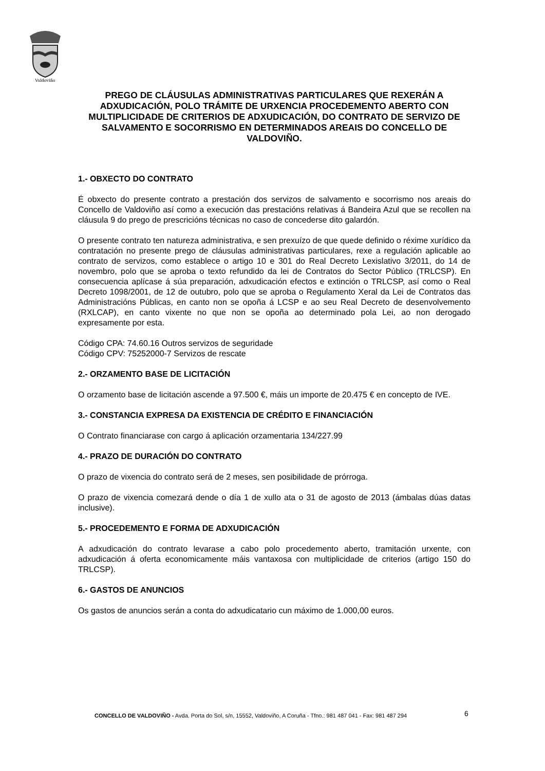Valdoviño
PREGO DE CLÁUSULAS ADMINISTRATIVAS PARTICULARES QUE REXERÁN A ADXUDICACIÓN, POLO TRÁMITE DE URXENCIA PROCEDEMENTO ABERTO CON MULTIPLICIDADE DE CRITERIOS DE ADXUDICACIÓN, DO CONTRATO DE SERVIZO DE SALVAMENTO E SOCORRISMO EN DETERMINADOS AREAIS DO CONCELLO DE VALDOVIÑO.
1.- OBXECTO DO CONTRATO
É obxecto do presente contrato a prestación dos servizos de salvamento e socorrismo nos areais do Concello de Valdoviño así como a execución das prestacións relativas á Bandeira Azul que se recollen na cláusula 9 do prego de prescricións técnicas no caso de concederse dito galardón.
O presente contrato ten natureza administrativa, e sen prexuízo de que quede definido o réxime xurídico da contratación no presente prego de cláusulas administrativas particulares, rexe a regulación aplicable ao contrato de servizos, como establece o artigo 10 e 301 do Real Decreto Lexislativo 3/2011, do 14 de novembro, polo que se aproba o texto refundido da lei de Contratos do Sector Público (TRLCSP). En consecuencia aplícase á súa preparación, adxudicación efectos e extinción o TRLCSP, así como o Real Decreto 1098/2001, de 12 de outubro, polo que se aproba o Regulamento Xeral da Lei de Contratos das Administracións Públicas, en canto non se opoña á LCSP e ao seu Real Decreto de desenvolvemento (RXLCAP), en canto vixente no que non se opoña ao determinado pola Lei, ao non derogado expresamente por esta.
Código CPA: 74.60.16 Outros servizos de seguridade
Código CPV: 75252000-7 Servizos de rescate
2.- ORZAMENTO BASE DE LICITACIÓN
O orzamento base de licitación ascende a 97.500 €, máis un importe de 20.475 € en concepto de IVE.
3.- CONSTANCIA EXPRESA DA EXISTENCIA DE CRÉDITO E FINANCIACIÓN
O Contrato financiarase con cargo á aplicación orzamentaria 134/227.99
4.- PRAZO DE DURACIÓN DO CONTRATO
O prazo de vixencia do contrato será de 2 meses, sen posibilidade de prórroga.
O prazo de vixencia comezará dende o día 1 de xullo ata o 31 de agosto de 2013 (ámbalas dúas datas inclusive).
5.- PROCEDEMENTO E FORMA DE ADXUDICACIÓN
A adxudicación do contrato levarase a cabo polo procedemento aberto, tramitación urxente, con adxudicación á oferta economicamente máis vantaxosa con multiplicidade de criterios (artigo 150 do TRLCSP).
6.- GASTOS DE ANUNCIOS
Os gastos de anuncios serán a conta do adxudicatario cun máximo de 1.000,00 euros.
CONCELLO DE VALDOVIÑO - Avda. Porta do Sol, s/n, 15552, Valdoviño, A Coruña - Tfno.: 981 487 041 - Fax: 981 487 294
6